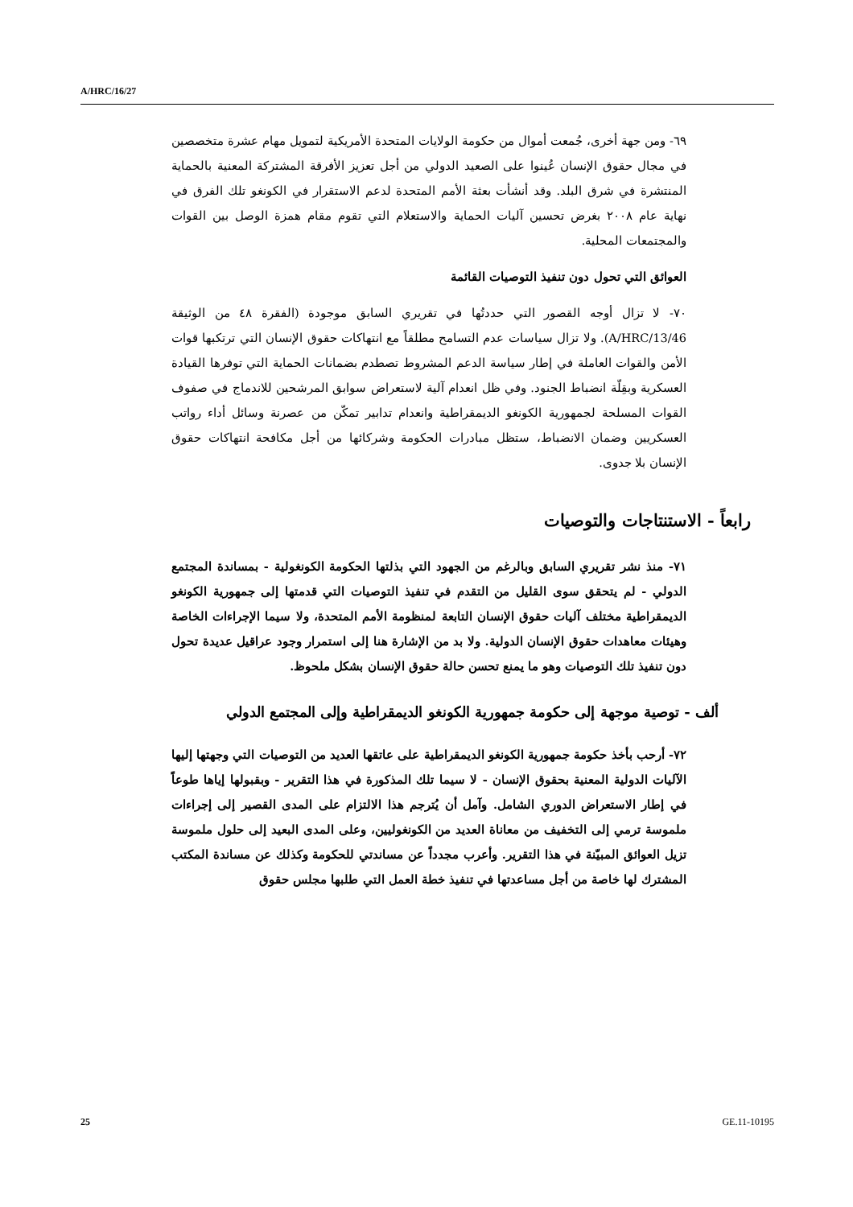A/HRC/16/27
٦٩- ومن جهة أخرى، جُمعت أموال من حكومة الولايات المتحدة الأمريكية لتمويل مهام عشرة متخصصين في مجال حقوق الإنسان عُينوا على الصعيد الدولي من أجل تعزيز الأفرقة المشتركة المعنية بالحماية المنتشرة في شرق البلد. وقد أنشأت بعثة الأمم المتحدة لدعم الاستقرار في الكونغو تلك الفرق في نهاية عام ٢٠٠٨ بغرض تحسين آليات الحماية والاستعلام التي تقوم مقام همزة الوصل بين القوات والمجتمعات المحلية.
العوائق التي تحول دون تنفيذ التوصيات القائمة
٧٠- لا تزال أوجه القصور التي حددتُها في تقريري السابق موجودة (الفقرة ٤٨ من الوثيقة A/HRC/13/46). ولا تزال سياسات عدم التسامح مطلقاً مع انتهاكات حقوق الإنسان التي ترتكبها قوات الأمن والقوات العاملة في إطار سياسة الدعم المشروط تصطدم بضمانات الحماية التي توفرها القيادة العسكرية وبقِلّة انضباط الجنود. وفي ظل انعدام آلية لاستعراض سوابق المرشحين للاندماج في صفوف القوات المسلحة لجمهورية الكونغو الديمقراطية وانعدام تدابير تمكّن من عصرنة وسائل أداء رواتب العسكريين وضمان الانضباط، ستظل مبادرات الحكومة وشركائها من أجل مكافحة انتهاكات حقوق الإنسان بلا جدوى.
رابعاً - الاستنتاجات والتوصيات
٧١- منذ نشر تقريري السابق وبالرغم من الجهود التي بذلتها الحكومة الكونغولية - بمساندة المجتمع الدولي - لم يتحقق سوى القليل من التقدم في تنفيذ التوصيات التي قدمتها إلى جمهورية الكونغو الديمقراطية مختلف آليات حقوق الإنسان التابعة لمنظومة الأمم المتحدة، ولا سيما الإجراءات الخاصة وهيئات معاهدات حقوق الإنسان الدولية. ولا بد من الإشارة هنا إلى استمرار وجود عراقيل عديدة تحول دون تنفيذ تلك التوصيات وهو ما يمنع تحسن حالة حقوق الإنسان بشكل ملحوظ.
ألف - توصية موجهة إلى حكومة جمهورية الكونغو الديمقراطية وإلى المجتمع الدولي
٧٢- أرحب بأخذ حكومة جمهورية الكونغو الديمقراطية على عاتقها العديد من التوصيات التي وجهتها إليها الآليات الدولية المعنية بحقوق الإنسان - لا سيما تلك المذكورة في هذا التقرير - وبقبولها إياها طوعاً في إطار الاستعراض الدوري الشامل. وآمل أن يُترجم هذا الالتزام على المدى القصير إلى إجراءات ملموسة ترمي إلى التخفيف من معاناة العديد من الكونغوليين، وعلى المدى البعيد إلى حلول ملموسة تزيل العوائق المبيّنة في هذا التقرير. وأعرب مجدداً عن مساندتي للحكومة وكذلك عن مساندة المكتب المشترك لها خاصة من أجل مساعدتها في تنفيذ خطة العمل التي طلبها مجلس حقوق
25 GE.11-10195